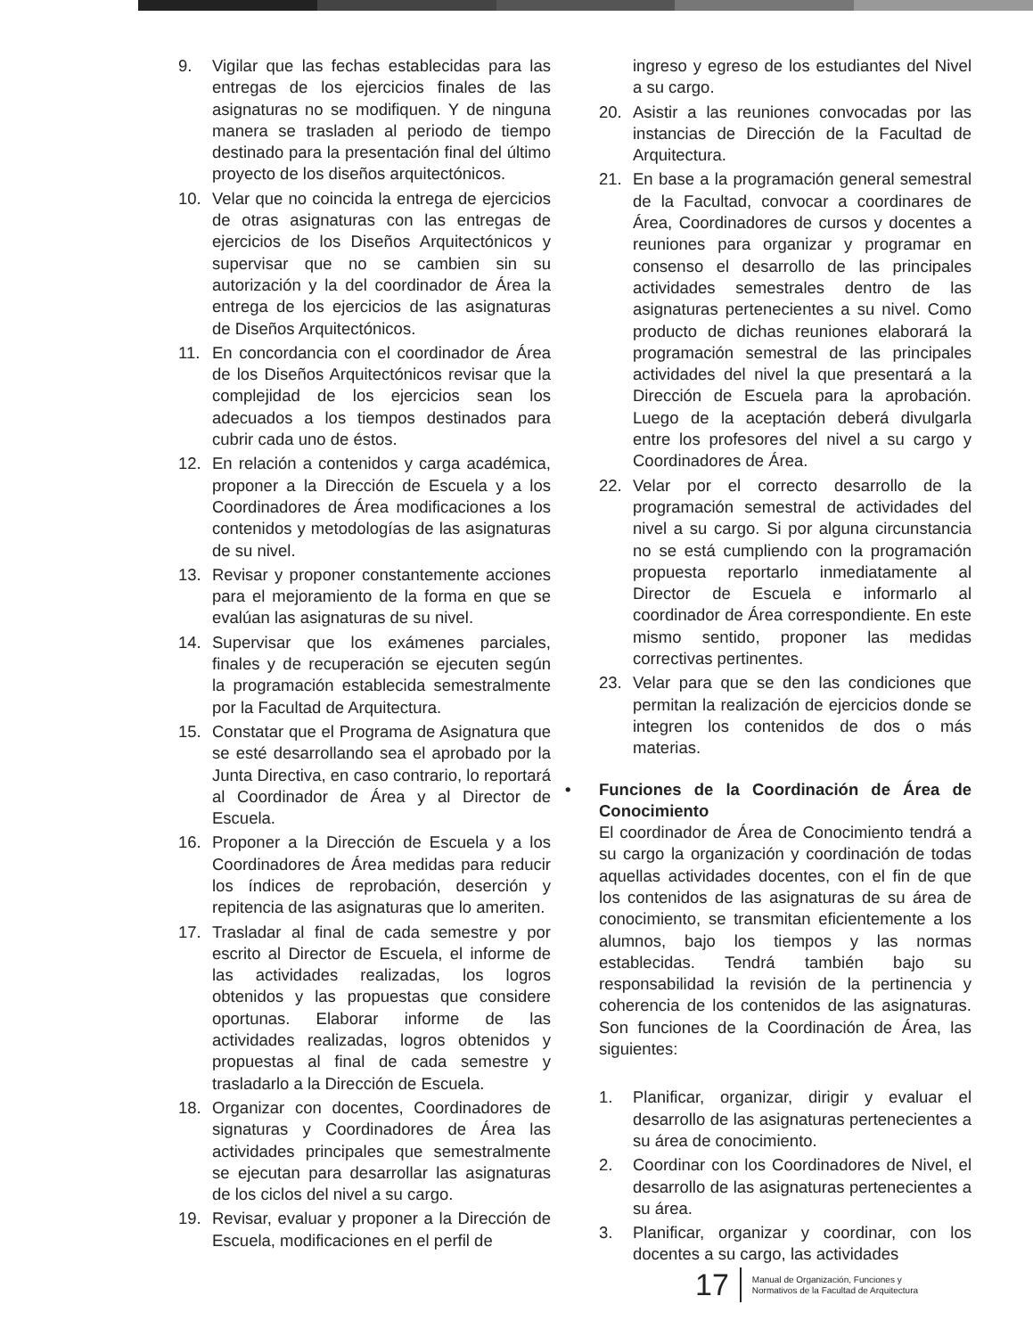9. Vigilar que las fechas establecidas para las entregas de los ejercicios finales de las asignaturas no se modifiquen. Y de ninguna manera se trasladen al periodo de tiempo destinado para la presentación final del último proyecto de los diseños arquitectónicos.
10. Velar que no coincida la entrega de ejercicios de otras asignaturas con las entregas de ejercicios de los Diseños Arquitectónicos y supervisar que no se cambien sin su autorización y la del coordinador de Área la entrega de los ejercicios de las asignaturas de Diseños Arquitectónicos.
11. En concordancia con el coordinador de Área de los Diseños Arquitectónicos revisar que la complejidad de los ejercicios sean los adecuados a los tiempos destinados para cubrir cada uno de éstos.
12. En relación a contenidos y carga académica, proponer a la Dirección de Escuela y a los Coordinadores de Área modificaciones a los contenidos y metodologías de las asignaturas de su nivel.
13. Revisar y proponer constantemente acciones para el mejoramiento de la forma en que se evalúan las asignaturas de su nivel.
14. Supervisar que los exámenes parciales, finales y de recuperación se ejecuten según la programación establecida semestralmente por la Facultad de Arquitectura.
15. Constatar que el Programa de Asignatura que se esté desarrollando sea el aprobado por la Junta Directiva, en caso contrario, lo reportará al Coordinador de Área y al Director de Escuela.
16. Proponer a la Dirección de Escuela y a los Coordinadores de Área medidas para reducir los índices de reprobación, deserción y repitencia de las asignaturas que lo ameriten.
17. Trasladar al final de cada semestre y por escrito al Director de Escuela, el informe de las actividades realizadas, los logros obtenidos y las propuestas que considere oportunas. Elaborar informe de las actividades realizadas, logros obtenidos y propuestas al final de cada semestre y trasladarlo a la Dirección de Escuela.
18. Organizar con docentes, Coordinadores de signaturas y Coordinadores de Área las actividades principales que semestralmente se ejecutan para desarrollar las asignaturas de los ciclos del nivel a su cargo.
19. Revisar, evaluar y proponer a la Dirección de Escuela, modificaciones en el perfil de
ingreso y egreso de los estudiantes del Nivel a su cargo.
20. Asistir a las reuniones convocadas por las instancias de Dirección de la Facultad de Arquitectura.
21. En base a la programación general semestral de la Facultad, convocar a coordinares de Área, Coordinadores de cursos y docentes a reuniones para organizar y programar en consenso el desarrollo de las principales actividades semestrales dentro de las asignaturas pertenecientes a su nivel. Como producto de dichas reuniones elaborará la programación semestral de las principales actividades del nivel la que presentará a la Dirección de Escuela para la aprobación. Luego de la aceptación deberá divulgarla entre los profesores del nivel a su cargo y Coordinadores de Área.
22. Velar por el correcto desarrollo de la programación semestral de actividades del nivel a su cargo. Si por alguna circunstancia no se está cumpliendo con la programación propuesta reportarlo inmediatamente al Director de Escuela e informarlo al coordinador de Área correspondiente. En este mismo sentido, proponer las medidas correctivas pertinentes.
23. Velar para que se den las condiciones que permitan la realización de ejercicios donde se integren los contenidos de dos o más materias.
• Funciones de la Coordinación de Área de Conocimiento
El coordinador de Área de Conocimiento tendrá a su cargo la organización y coordinación de todas aquellas actividades docentes, con el fin de que los contenidos de las asignaturas de su área de conocimiento, se transmitan eficientemente a los alumnos, bajo los tiempos y las normas establecidas. Tendrá también bajo su responsabilidad la revisión de la pertinencia y coherencia de los contenidos de las asignaturas. Son funciones de la Coordinación de Área, las siguientes:
1. Planificar, organizar, dirigir y evaluar el desarrollo de las asignaturas pertenecientes a su área de conocimiento.
2. Coordinar con los Coordinadores de Nivel, el desarrollo de las asignaturas pertenecientes a su área.
3. Planificar, organizar y coordinar, con los docentes a su cargo, las actividades
17 Manual de Organización, Funciones y
Normativos de la Facultad de Arquitectura